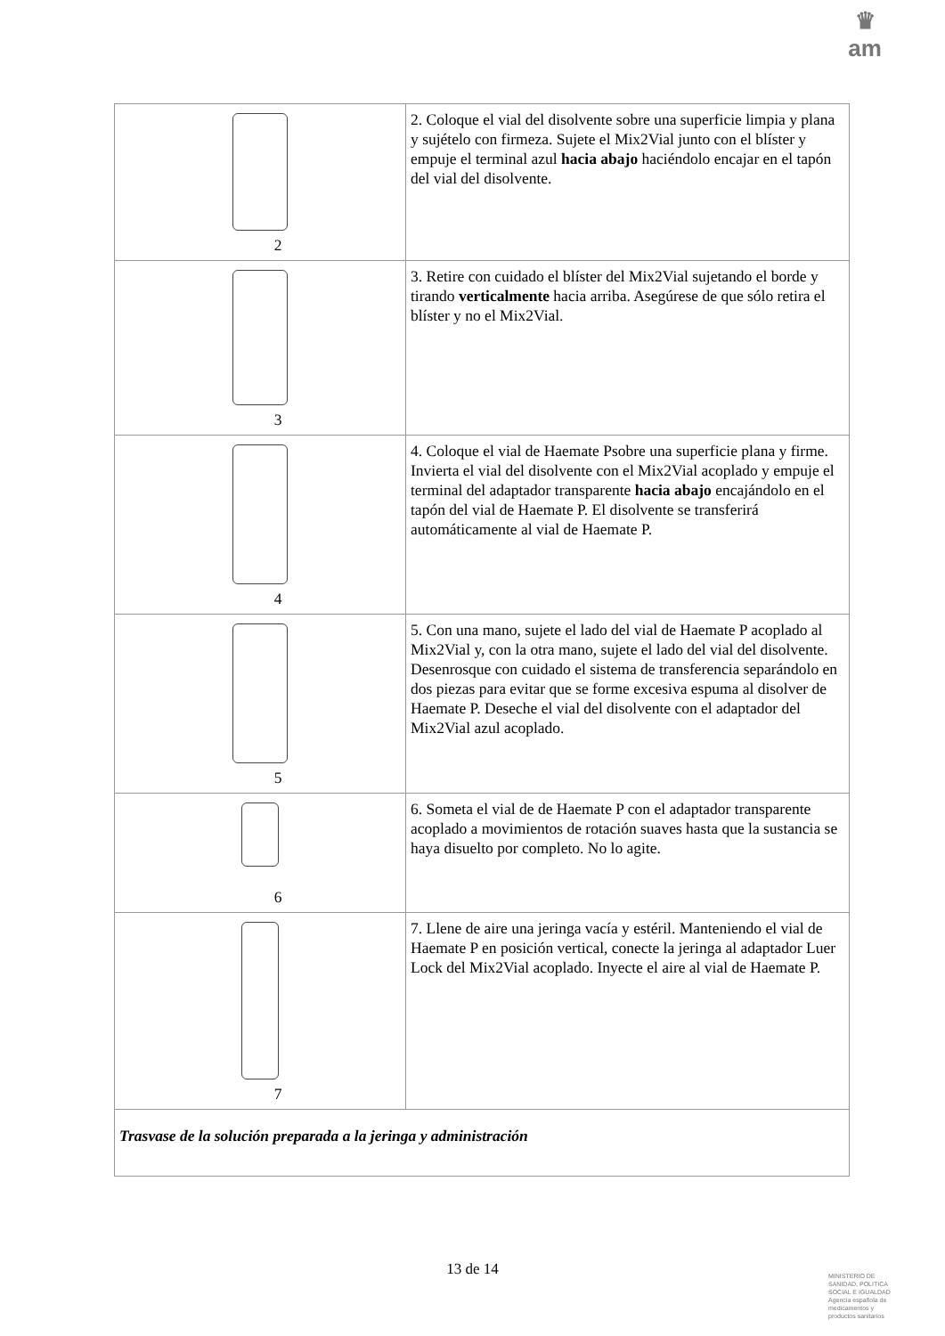♛
am
| 2 | 2. Coloque el vial del disolvente sobre una superficie limpia y plana y sujételo con firmeza. Sujete el Mix2Vial junto con el blíster y empuje el terminal azul hacia abajo haciéndolo encajar en el tapón del vial del disolvente. |
| 3 | 3. Retire con cuidado el blíster del Mix2Vial sujetando el borde y tirando verticalmente hacia arriba. Asegúrese de que sólo retira el blíster y no el Mix2Vial. |
| 4 | 4. Coloque el vial de Haemate Psobre una superficie plana y firme. Invierta el vial del disolvente con el Mix2Vial acoplado y empuje el terminal del adaptador transparente hacia abajo encajándolo en el tapón del vial de Haemate P. El disolvente se transferirá automáticamente al vial de Haemate P. |
| 5 | 5. Con una mano, sujete el lado del vial de Haemate P acoplado al Mix2Vial y, con la otra mano, sujete el lado del vial del disolvente. Desenrosque con cuidado el sistema de transferencia separándolo en dos piezas para evitar que se forme excesiva espuma al disolver de Haemate P. Deseche el vial del disolvente con el adaptador del Mix2Vial azul acoplado. |
| 6 | 6. Someta el vial de de Haemate P con el adaptador transparente acoplado a movimientos de rotación suaves hasta que la sustancia se haya disuelto por completo. No lo agite. |
| 7 | 7. Llene de aire una jeringa vacía y estéril. Manteniendo el vial de Haemate P en posición vertical, conecte la jeringa al adaptador Luer Lock del Mix2Vial acoplado. Inyecte el aire al vial de Haemate P. |
| Trasvase de la solución preparada a la jeringa y administración | |
13 de 14
MINISTERIO DE
SANIDAD, POLITICA
SOCIAL E IGUALDAD
Agencia española de
medicamentos y
productos sanitarios